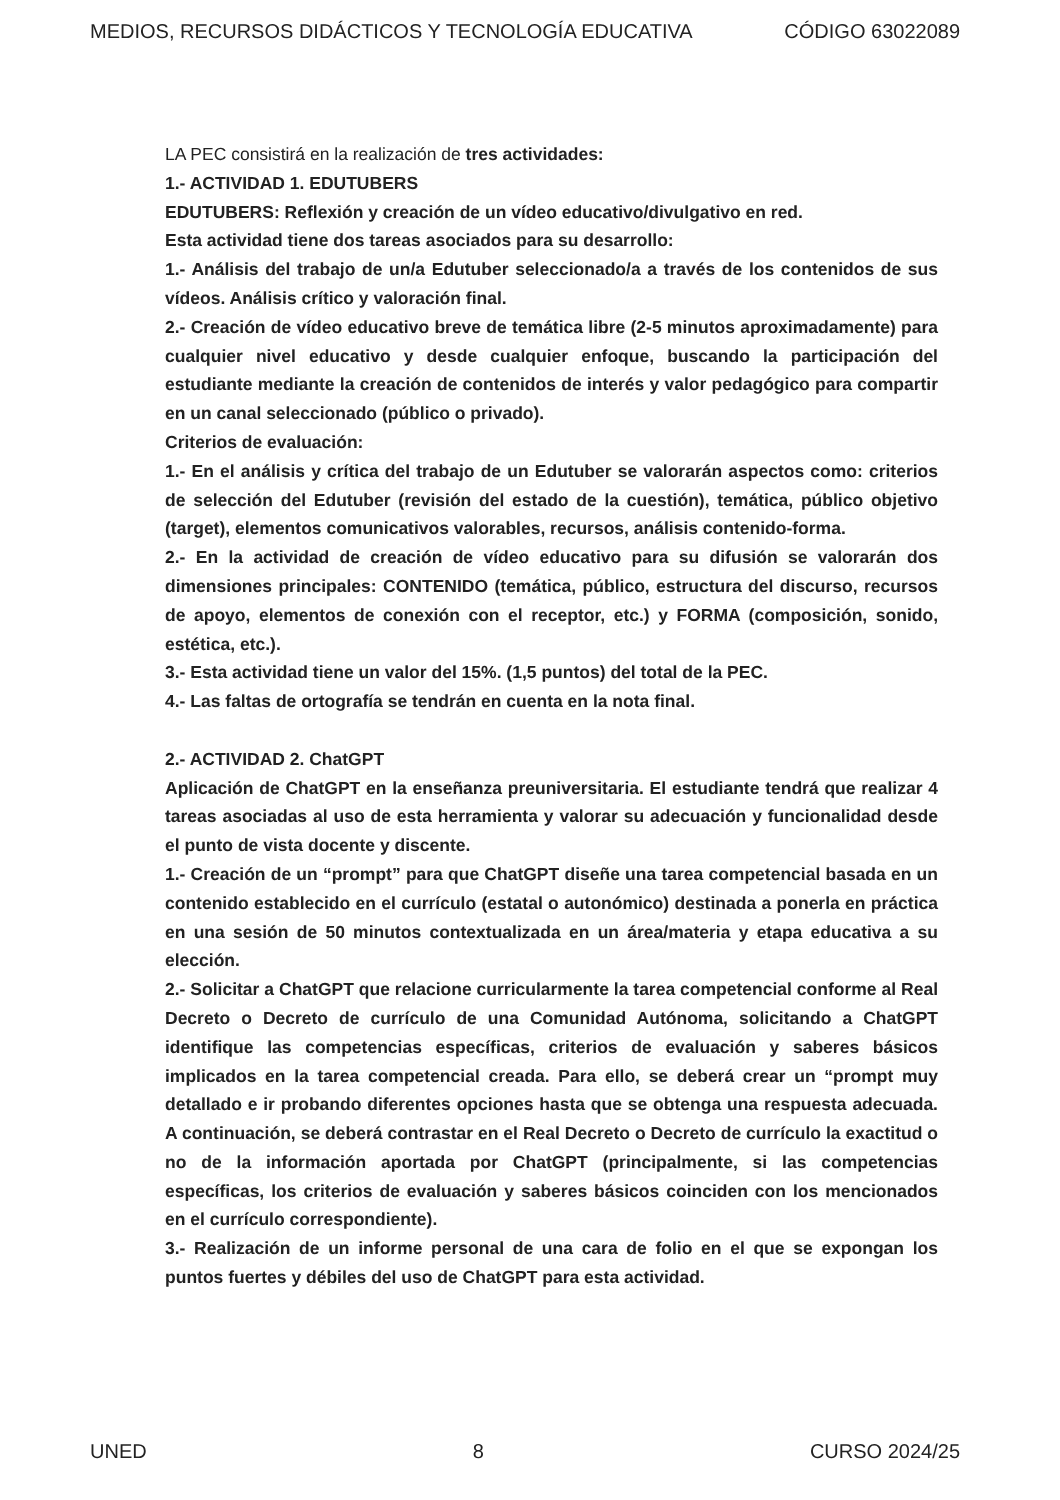MEDIOS, RECURSOS DIDÁCTICOS Y TECNOLOGÍA EDUCATIVA CÓDIGO 63022089
LA PEC consistirá en la realización de tres actividades:
1.- ACTIVIDAD 1. EDUTUBERS
EDUTUBERS: Reflexión y creación de un vídeo educativo/divulgativo en red.
Esta actividad tiene dos tareas asociados para su desarrollo:
1.- Análisis del trabajo de un/a Edutuber seleccionado/a a través de los contenidos de sus vídeos. Análisis crítico y valoración final.
2.- Creación de vídeo educativo breve de temática libre (2-5 minutos aproximadamente) para cualquier nivel educativo y desde cualquier enfoque, buscando la participación del estudiante mediante la creación de contenidos de interés y valor pedagógico para compartir en un canal seleccionado (público o privado).
Criterios de evaluación:
1.- En el análisis y crítica del trabajo de un Edutuber se valorarán aspectos como: criterios de selección del Edutuber (revisión del estado de la cuestión), temática, público objetivo (target), elementos comunicativos valorables, recursos, análisis contenido-forma.
2.- En la actividad de creación de vídeo educativo para su difusión se valorarán dos dimensiones principales: CONTENIDO (temática, público, estructura del discurso, recursos de apoyo, elementos de conexión con el receptor, etc.) y FORMA (composición, sonido, estética, etc.).
3.- Esta actividad tiene un valor del 15%. (1,5 puntos) del total de la PEC.
4.- Las faltas de ortografía se tendrán en cuenta en la nota final.
2.- ACTIVIDAD 2. ChatGPT
Aplicación de ChatGPT en la enseñanza preuniversitaria. El estudiante tendrá que realizar 4 tareas asociadas al uso de esta herramienta y valorar su adecuación y funcionalidad desde el punto de vista docente y discente.
1.- Creación de un “prompt” para que ChatGPT diseñe una tarea competencial basada en un contenido establecido en el currículo (estatal o autonómico) destinada a ponerla en práctica en una sesión de 50 minutos contextualizada en un área/materia y etapa educativa a su elección.
2.- Solicitar a ChatGPT que relacione curricularmente la tarea competencial conforme al Real Decreto o Decreto de currículo de una Comunidad Autónoma, solicitando a ChatGPT identifique las competencias específicas, criterios de evaluación y saberes básicos implicados en la tarea competencial creada. Para ello, se deberá crear un “prompt muy detallado e ir probando diferentes opciones hasta que se obtenga una respuesta adecuada. A continuación, se deberá contrastar en el Real Decreto o Decreto de currículo la exactitud o no de la información aportada por ChatGPT (principalmente, si las competencias específicas, los criterios de evaluación y saberes básicos coinciden con los mencionados en el currículo correspondiente).
3.- Realización de un informe personal de una cara de folio en el que se expongan los puntos fuertes y débiles del uso de ChatGPT para esta actividad.
UNED 8 CURSO 2024/25